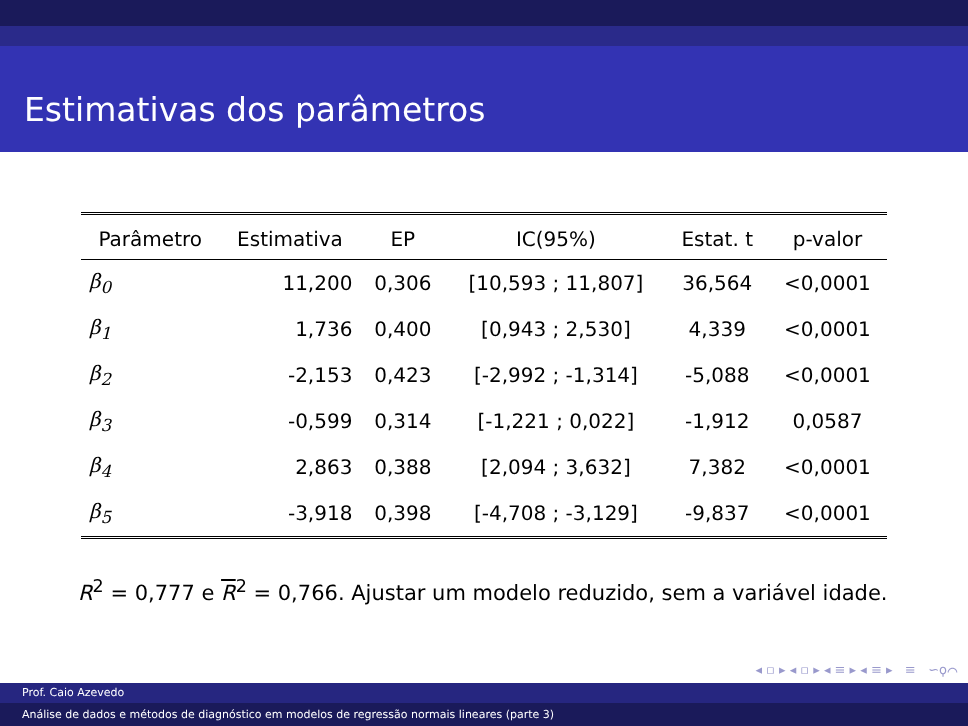Estimativas dos parâmetros
| Parâmetro | Estimativa | EP | IC(95%) | Estat. t | p-valor |
| --- | --- | --- | --- | --- | --- |
| β<sub>0</sub> | 11,200 | 0,306 | [10,593 ; 11,807] | 36,564 | <0,0001 |
| β<sub>1</sub> | 1,736 | 0,400 | [0,943 ; 2,530] | 4,339 | <0,0001 |
| β<sub>2</sub> | -2,153 | 0,423 | [-2,992 ; -1,314] | -5,088 | <0,0001 |
| β<sub>3</sub> | -0,599 | 0,314 | [-1,221 ; 0,022] | -1,912 | 0,0587 |
| β<sub>4</sub> | 2,863 | 0,388 | [2,094 ; 3,632] | 7,382 | <0,0001 |
| β<sub>5</sub> | -3,918 | 0,398 | [-4,708 ; -3,129] | -9,837 | <0,0001 |
R<sup>2</sup> = 0,777 e R<sup>2</sup> = 0,766. Ajustar um modelo reduzido, sem a variável idade.
◂ ▫ ▸ ◂ ▫ ▸ ◂ ≡ ▸ ◂ ≡ ▸ ≡ ∽ϙ⌒
Prof. Caio Azevedo
Análise de dados e métodos de diagnóstico em modelos de regressão normais lineares (parte 3)